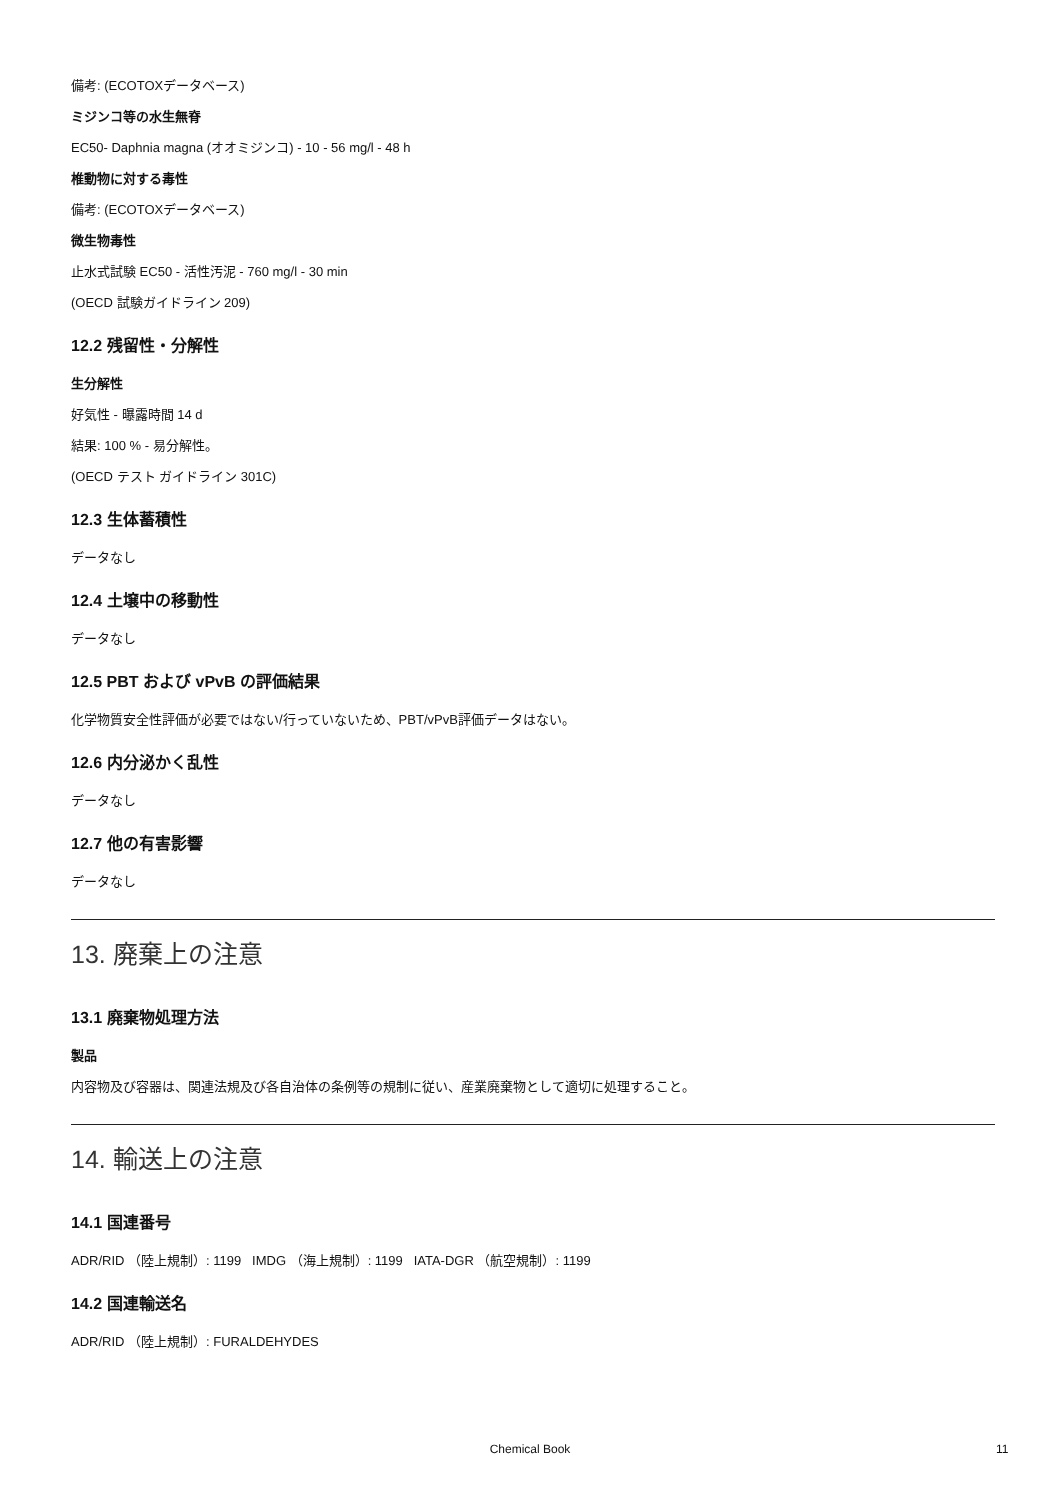備考: (ECOTOXデータベース)
ミジンコ等の水生無脊
EC50- Daphnia magna (オオミジンコ) - 10 - 56 mg/l - 48 h
椎動物に対する毒性
備考: (ECOTOXデータベース)
微生物毒性
止水式試験 EC50 - 活性汚泥 - 760 mg/l - 30 min
(OECD 試験ガイドライン 209)
12.2 残留性・分解性
生分解性
好気性 - 曝露時間 14 d
結果: 100 % - 易分解性。
(OECD テスト ガイドライン 301C)
12.3 生体蓄積性
データなし
12.4 土壌中の移動性
データなし
12.5 PBT および vPvB の評価結果
化学物質安全性評価が必要ではない/行っていないため、PBT/vPvB評価データはない。
12.6 内分泌かく乱性
データなし
12.7 他の有害影響
データなし
13. 廃棄上の注意
13.1 廃棄物処理方法
製品
内容物及び容器は、関連法規及び各自治体の条例等の規制に従い、産業廃棄物として適切に処理すること。
14. 輸送上の注意
14.1 国連番号
ADR/RID （陸上規制）: 1199 IMDG （海上規制）: 1199 IATA-DGR （航空規制）: 1199
14.2 国連輸送名
ADR/RID （陸上規制）: FURALDEHYDES
Chemical Book 11